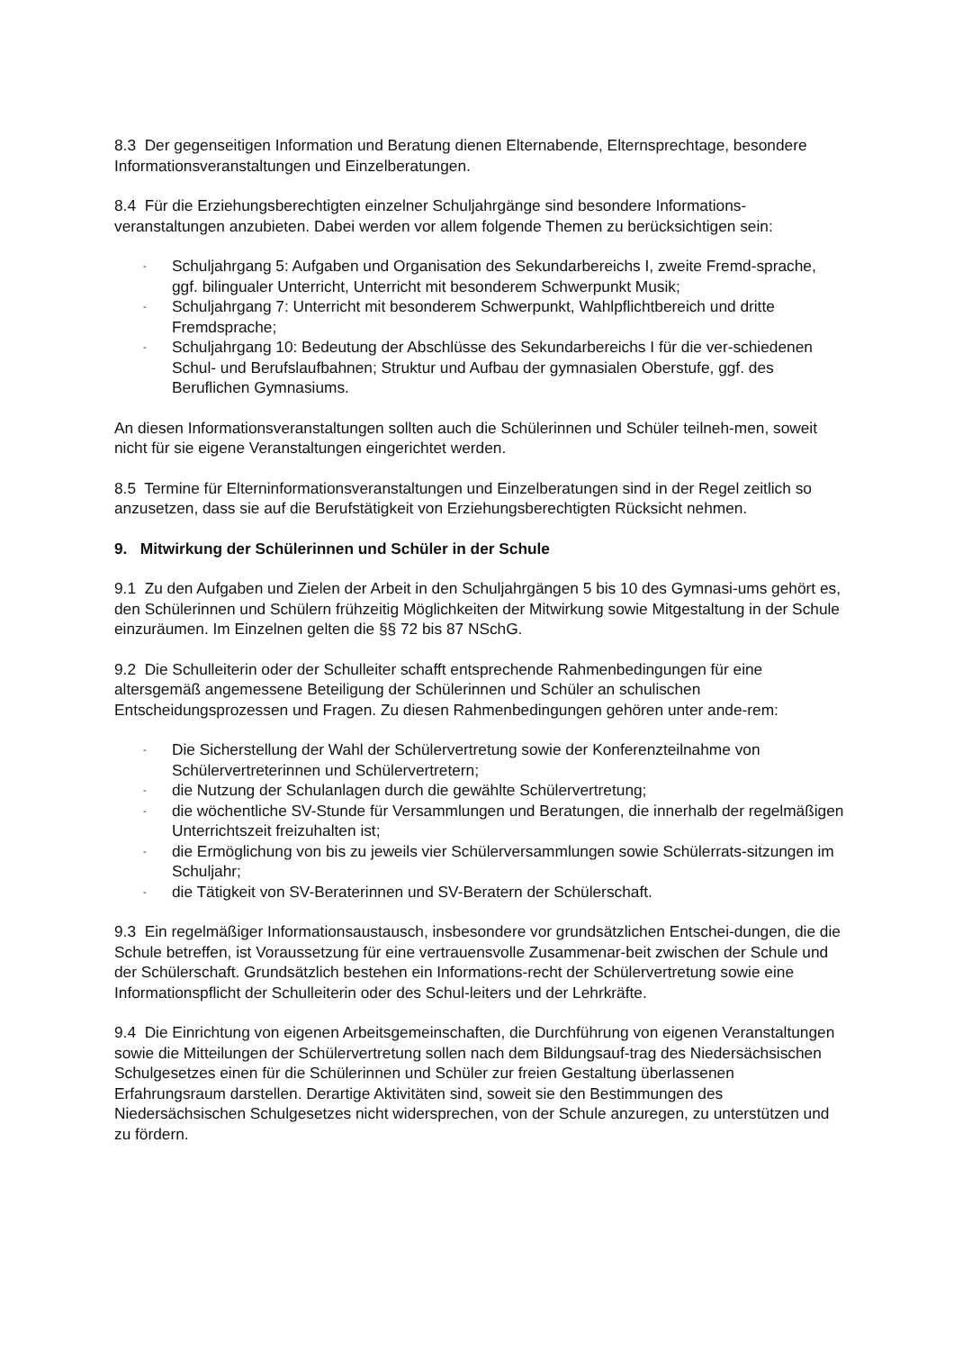8.3 Der gegenseitigen Information und Beratung dienen Elternabende, Elternsprechtage, besondere Informationsveranstaltungen und Einzelberatungen.
8.4 Für die Erziehungsberechtigten einzelner Schuljahrgänge sind besondere Informations-veranstaltungen anzubieten. Dabei werden vor allem folgende Themen zu berücksichtigen sein:
- Schuljahrgang 5: Aufgaben und Organisation des Sekundarbereichs I, zweite Fremd-sprache, ggf. bilingualer Unterricht, Unterricht mit besonderem Schwerpunkt Musik;
- Schuljahrgang 7: Unterricht mit besonderem Schwerpunkt, Wahlpflichtbereich und dritte Fremdsprache;
- Schuljahrgang 10: Bedeutung der Abschlüsse des Sekundarbereichs I für die ver-schiedenen Schul- und Berufslaufbahnen; Struktur und Aufbau der gymnasialen Oberstufe, ggf. des Beruflichen Gymnasiums.
An diesen Informationsveranstaltungen sollten auch die Schülerinnen und Schüler teilneh-men, soweit nicht für sie eigene Veranstaltungen eingerichtet werden.
8.5 Termine für Elterninformationsveranstaltungen und Einzelberatungen sind in der Regel zeitlich so anzusetzen, dass sie auf die Berufstätigkeit von Erziehungsberechtigten Rücksicht nehmen.
9. Mitwirkung der Schülerinnen und Schüler in der Schule
9.1 Zu den Aufgaben und Zielen der Arbeit in den Schuljahrgängen 5 bis 10 des Gymnasi-ums gehört es, den Schülerinnen und Schülern frühzeitig Möglichkeiten der Mitwirkung sowie Mitgestaltung in der Schule einzuräumen. Im Einzelnen gelten die §§ 72 bis 87 NSchG.
9.2 Die Schulleiterin oder der Schulleiter schafft entsprechende Rahmenbedingungen für eine altersgemäß angemessene Beteiligung der Schülerinnen und Schüler an schulischen Entscheidungsprozessen und Fragen. Zu diesen Rahmenbedingungen gehören unter ande-rem:
- Die Sicherstellung der Wahl der Schülervertretung sowie der Konferenzteilnahme von Schülervertreterinnen und Schülervertretern;
- die Nutzung der Schulanlagen durch die gewählte Schülervertretung;
- die wöchentliche SV-Stunde für Versammlungen und Beratungen, die innerhalb der regelmäßigen Unterrichtszeit freizuhalten ist;
- die Ermöglichung von bis zu jeweils vier Schülerversammlungen sowie Schülerrats-sitzungen im Schuljahr;
- die Tätigkeit von SV-Beraterinnen und SV-Beratern der Schülerschaft.
9.3 Ein regelmäßiger Informationsaustausch, insbesondere vor grundsätzlichen Entschei-dungen, die die Schule betreffen, ist Voraussetzung für eine vertrauensvolle Zusammenar-beit zwischen der Schule und der Schülerschaft. Grundsätzlich bestehen ein Informations-recht der Schülervertretung sowie eine Informationspflicht der Schulleiterin oder des Schul-leiters und der Lehrkräfte.
9.4 Die Einrichtung von eigenen Arbeitsgemeinschaften, die Durchführung von eigenen Veranstaltungen sowie die Mitteilungen der Schülervertretung sollen nach dem Bildungsauf-trag des Niedersächsischen Schulgesetzes einen für die Schülerinnen und Schüler zur freien Gestaltung überlassenen Erfahrungsraum darstellen. Derartige Aktivitäten sind, soweit sie den Bestimmungen des Niedersächsischen Schulgesetzes nicht widersprechen, von der Schule anzuregen, zu unterstützen und zu fördern.